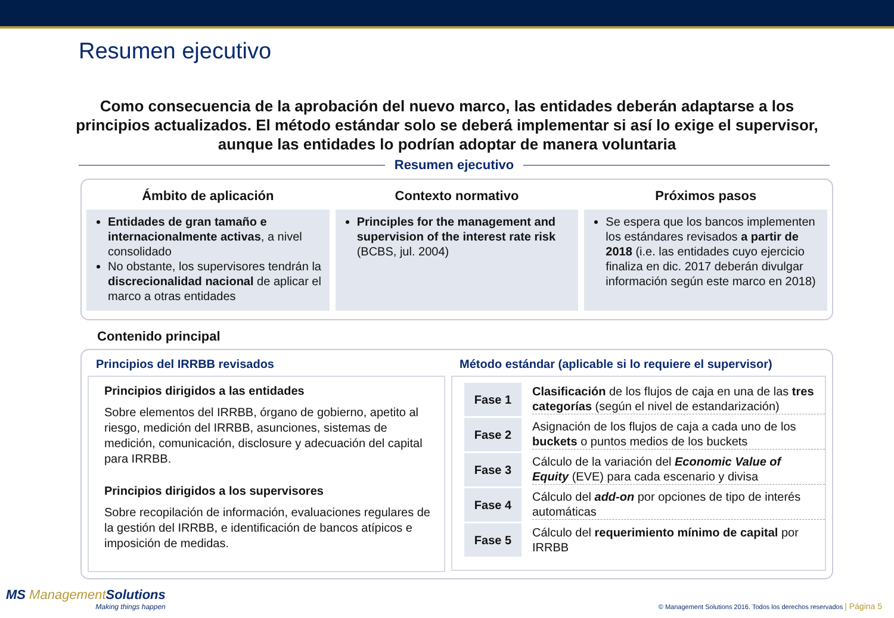Resumen ejecutivo
Como consecuencia de la aprobación del nuevo marco, las entidades deberán adaptarse a los principios actualizados. El método estándar solo se deberá implementar si así lo exige el supervisor, aunque las entidades lo podrían adoptar de manera voluntaria
Resumen ejecutivo
Ámbito de aplicación
Entidades de gran tamaño e internacionalmente activas, a nivel consolidado
No obstante, los supervisores tendrán la discrecionalidad nacional de aplicar el marco a otras entidades
Contexto normativo
Principles for the management and supervision of the interest rate risk (BCBS, jul. 2004)
Próximos pasos
Se espera que los bancos implementen los estándares revisados a partir de 2018 (i.e. las entidades cuyo ejercicio finaliza en dic. 2017 deberán divulgar información según este marco en 2018)
Contenido principal
Principios del IRRBB revisados
Principios dirigidos a las entidades
Sobre elementos del IRRBB, órgano de gobierno, apetito al riesgo, medición del IRRBB, asunciones, sistemas de medición, comunicación, disclosure y adecuación del capital para IRRBB.
Principios dirigidos a los supervisores
Sobre recopilación de información, evaluaciones regulares de la gestión del IRRBB, e identificación de bancos atípicos e imposición de medidas.
Método estándar (aplicable si lo requiere el supervisor)
Fase 1
Clasificación de los flujos de caja en una de las tres categorías (según el nivel de estandarización)
Fase 2
Asignación de los flujos de caja a cada uno de los buckets o puntos medios de los buckets
Fase 3
Cálculo de la variación del Economic Value of Equity (EVE) para cada escenario y divisa
Fase 4
Cálculo del add-on por opciones de tipo de interés automáticas
Fase 5
Cálculo del requerimiento mínimo de capital por IRRBB
MS ManagementSolutions
Making things happen
© Management Solutions 2016. Todos los derechos reservados | Página 5